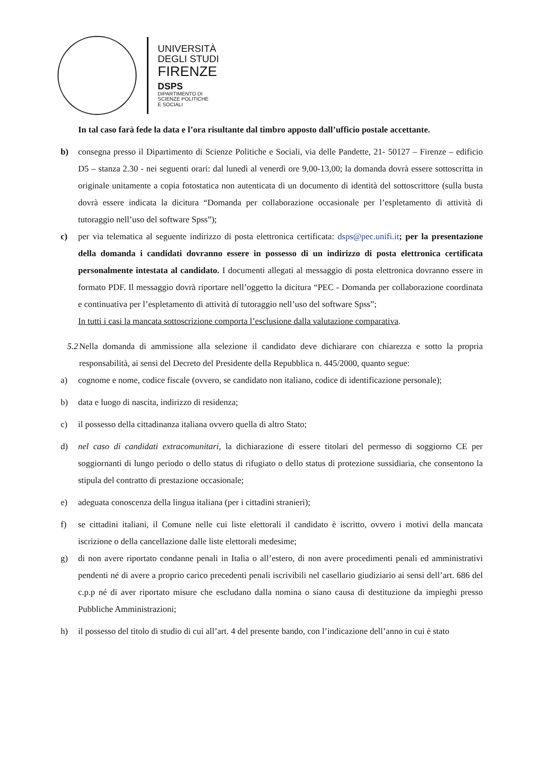UNIVERSITÀ
DEGLI STUDI
FIRENZE
DSPS
DIPARTIMENTO DI
SCIENZE POLITICHE
E SOCIALI
In tal caso farà fede la data e l’ora risultante dal timbro apposto dall’ufficio postale accettante.
b) consegna presso il Dipartimento di Scienze Politiche e Sociali, via delle Pandette, 21- 50127 – Firenze – edificio D5 – stanza 2.30 - nei seguenti orari: dal lunedì al venerdì ore 9,00-13,00; la domanda dovrà essere sottoscritta in originale unitamente a copia fotostatica non autenticata di un documento di identità del sottoscrittore (sulla busta dovrà essere indicata la dicitura “Domanda per collaborazione occasionale per l’espletamento di attività di tutoraggio nell’uso del software Spss”);
c) per via telematica al seguente indirizzo di posta elettronica certificata: dsps@pec.unifi.it; per la presentazione della domanda i candidati dovranno essere in possesso di un indirizzo di posta elettronica certificata personalmente intestata al candidato. I documenti allegati al messaggio di posta elettronica dovranno essere in formato PDF. Il messaggio dovrà riportare nell’oggetto la dicitura “PEC - Domanda per collaborazione coordinata e continuativa per l’espletamento di attività di tutoraggio nell’uso del software Spss”;
In tutti i casi la mancata sottoscrizione comporta l’esclusione dalla valutazione comparativa.
5.2 Nella domanda di ammissione alla selezione il candidato deve dichiarare con chiarezza e sotto la propria responsabilità, ai sensi del Decreto del Presidente della Repubblica n. 445/2000, quanto segue:
a) cognome e nome, codice fiscale (ovvero, se candidato non italiano, codice di identificazione personale);
b) data e luogo di nascita, indirizzo di residenza;
c) il possesso della cittadinanza italiana ovvero quella di altro Stato;
d) nel caso di candidati extracomunitari, la dichiarazione di essere titolari del permesso di soggiorno CE per soggiornanti di lungo periodo o dello status di rifugiato o dello status di protezione sussidiaria, che consentono la stipula del contratto di prestazione occasionale;
e) adeguata conoscenza della lingua italiana (per i cittadini stranieri);
f) se cittadini italiani, il Comune nelle cui liste elettorali il candidato è iscritto, ovvero i motivi della mancata iscrizione o della cancellazione dalle liste elettorali medesime;
g) di non avere riportato condanne penali in Italia o all’estero, di non avere procedimenti penali ed amministrativi pendenti né di avere a proprio carico precedenti penali iscrivibili nel casellario giudiziario ai sensi dell’art. 686 del c.p.p né di aver riportato misure che escludano dalla nomina o siano causa di destituzione da impieghi presso Pubbliche Amministrazioni;
h) il possesso del titolo di studio di cui all’art. 4 del presente bando, con l’indicazione dell’anno in cui è stato